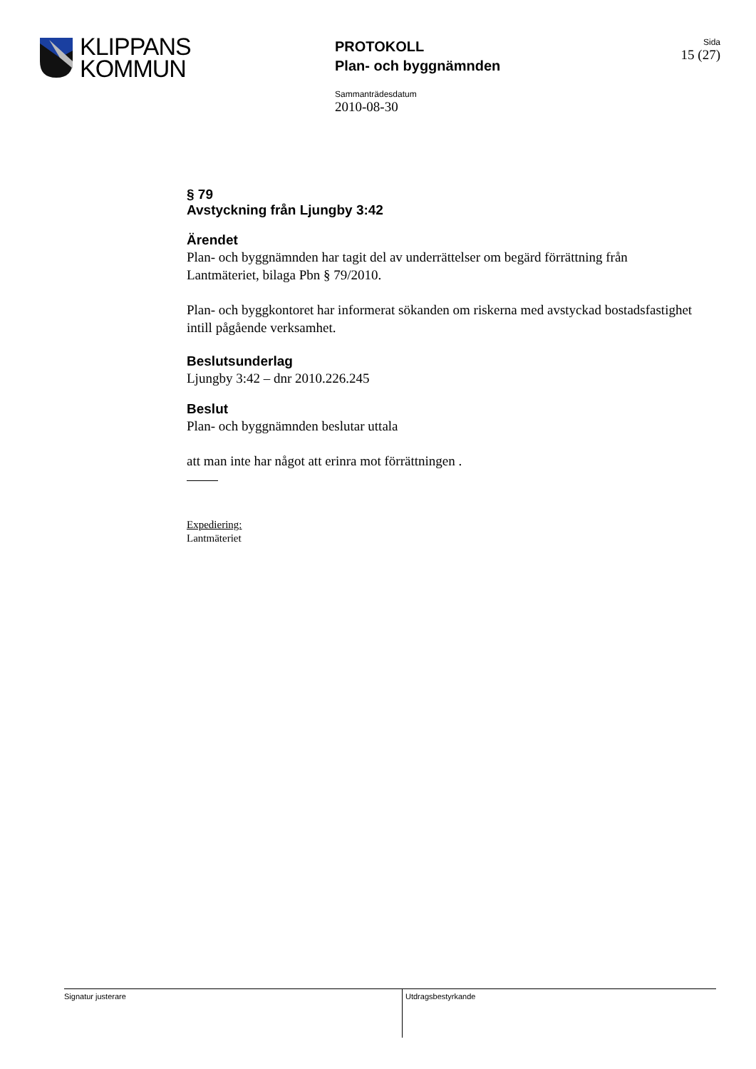KLIPPANS
KOMMUN
PROTOKOLL
Plan- och byggnämnden
Sida
15 (27)
Sammanträdesdatum
2010-08-30
§ 79
Avstyckning från Ljungby 3:42
Ärendet
Plan- och byggnämnden har tagit del av underrättelser om begärd förrättning från Lantmäteriet, bilaga Pbn § 79/2010.
Plan- och byggkontoret har informerat sökanden om riskerna med avstyckad bostadsfastighet intill pågående verksamhet.
Beslutsunderlag
Ljungby 3:42 – dnr 2010.226.245
Beslut
Plan- och byggnämnden beslutar uttala
att man inte har något att erinra mot förrättningen .
Expediering:
Lantmäteriet
Signatur justerare
Utdragsbestyrkande